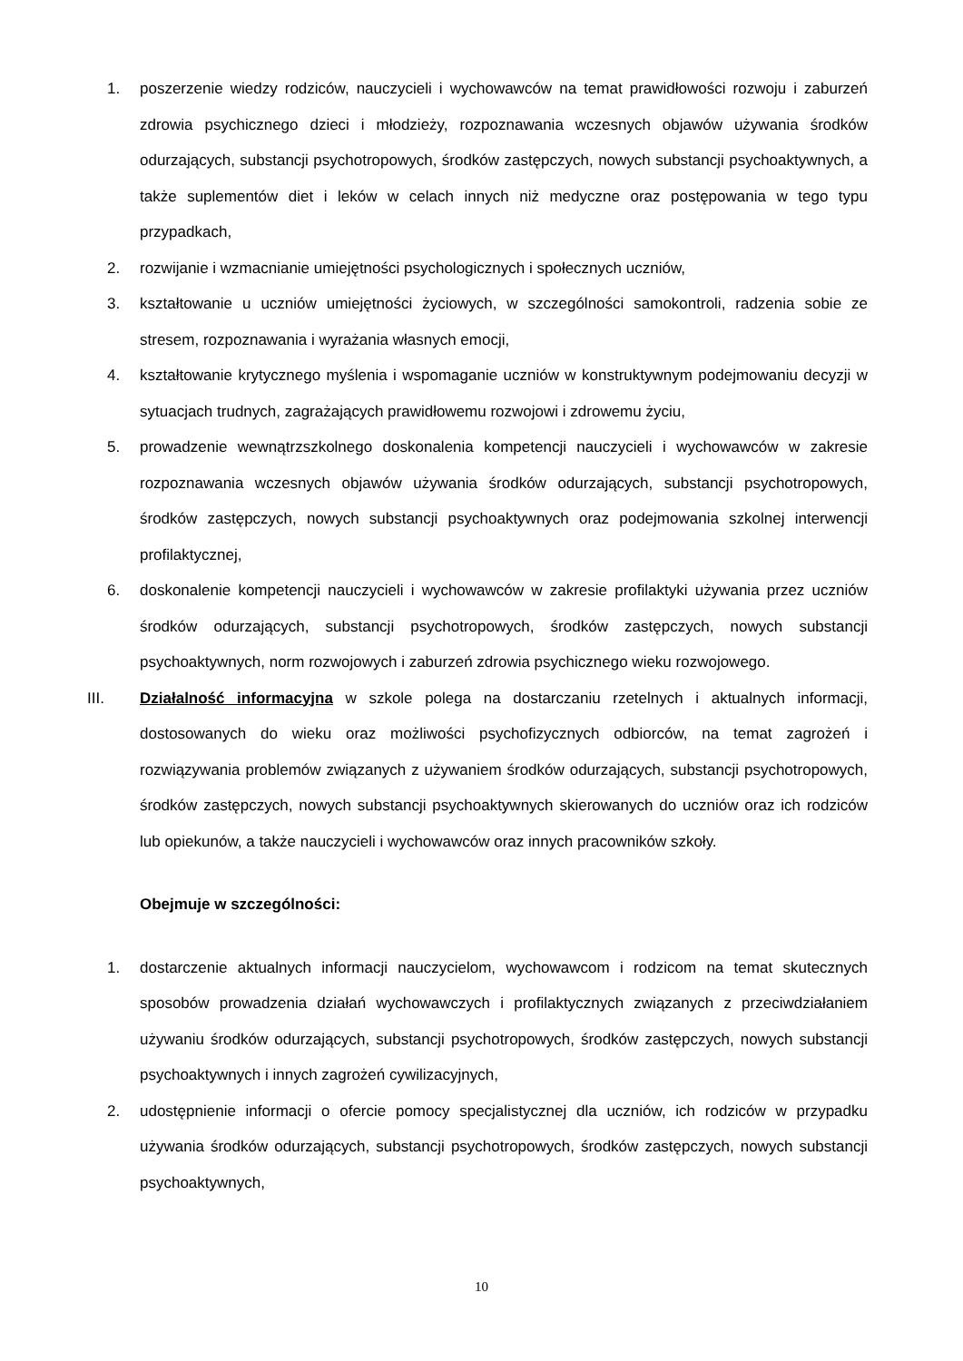1. poszerzenie wiedzy rodziców, nauczycieli i wychowawców na temat prawidłowości rozwoju i zaburzeń zdrowia psychicznego dzieci i młodzieży, rozpoznawania wczesnych objawów używania środków odurzających, substancji psychotropowych, środków zastępczych, nowych substancji psychoaktywnych, a także suplementów diet i leków w celach innych niż medyczne oraz postępowania w tego typu przypadkach,
2. rozwijanie i wzmacnianie umiejętności psychologicznych i społecznych uczniów,
3. kształtowanie u uczniów umiejętności życiowych, w szczególności samokontroli, radzenia sobie ze stresem, rozpoznawania i wyrażania własnych emocji,
4. kształtowanie krytycznego myślenia i wspomaganie uczniów w konstruktywnym podejmowaniu decyzji w sytuacjach trudnych, zagrażających prawidłowemu rozwojowi i zdrowemu życiu,
5. prowadzenie wewnątrzszkolnego doskonalenia kompetencji nauczycieli i wychowawców w zakresie rozpoznawania wczesnych objawów używania środków odurzających, substancji psychotropowych, środków zastępczych, nowych substancji psychoaktywnych oraz podejmowania szkolnej interwencji profilaktycznej,
6. doskonalenie kompetencji nauczycieli i wychowawców w zakresie profilaktyki używania przez uczniów środków odurzających, substancji psychotropowych, środków zastępczych, nowych substancji psychoaktywnych, norm rozwojowych i zaburzeń zdrowia psychicznego wieku rozwojowego.
III. Działalność informacyjna w szkole polega na dostarczaniu rzetelnych i aktualnych informacji, dostosowanych do wieku oraz możliwości psychofizycznych odbiorców, na temat zagrożeń i rozwiązywania problemów związanych z używaniem środków odurzających, substancji psychotropowych, środków zastępczych, nowych substancji psychoaktywnych skierowanych do uczniów oraz ich rodziców lub opiekunów, a także nauczycieli i wychowawców oraz innych pracowników szkoły.
Obejmuje w szczególności:
1. dostarczenie aktualnych informacji nauczycielom, wychowawcom i rodzicom na temat skutecznych sposobów prowadzenia działań wychowawczych i profilaktycznych związanych z przeciwdziałaniem używaniu środków odurzających, substancji psychotropowych, środków zastępczych, nowych substancji psychoaktywnych i innych zagrożeń cywilizacyjnych,
2. udostępnienie informacji o ofercie pomocy specjalistycznej dla uczniów, ich rodziców w przypadku używania środków odurzających, substancji psychotropowych, środków zastępczych, nowych substancji psychoaktywnych,
10